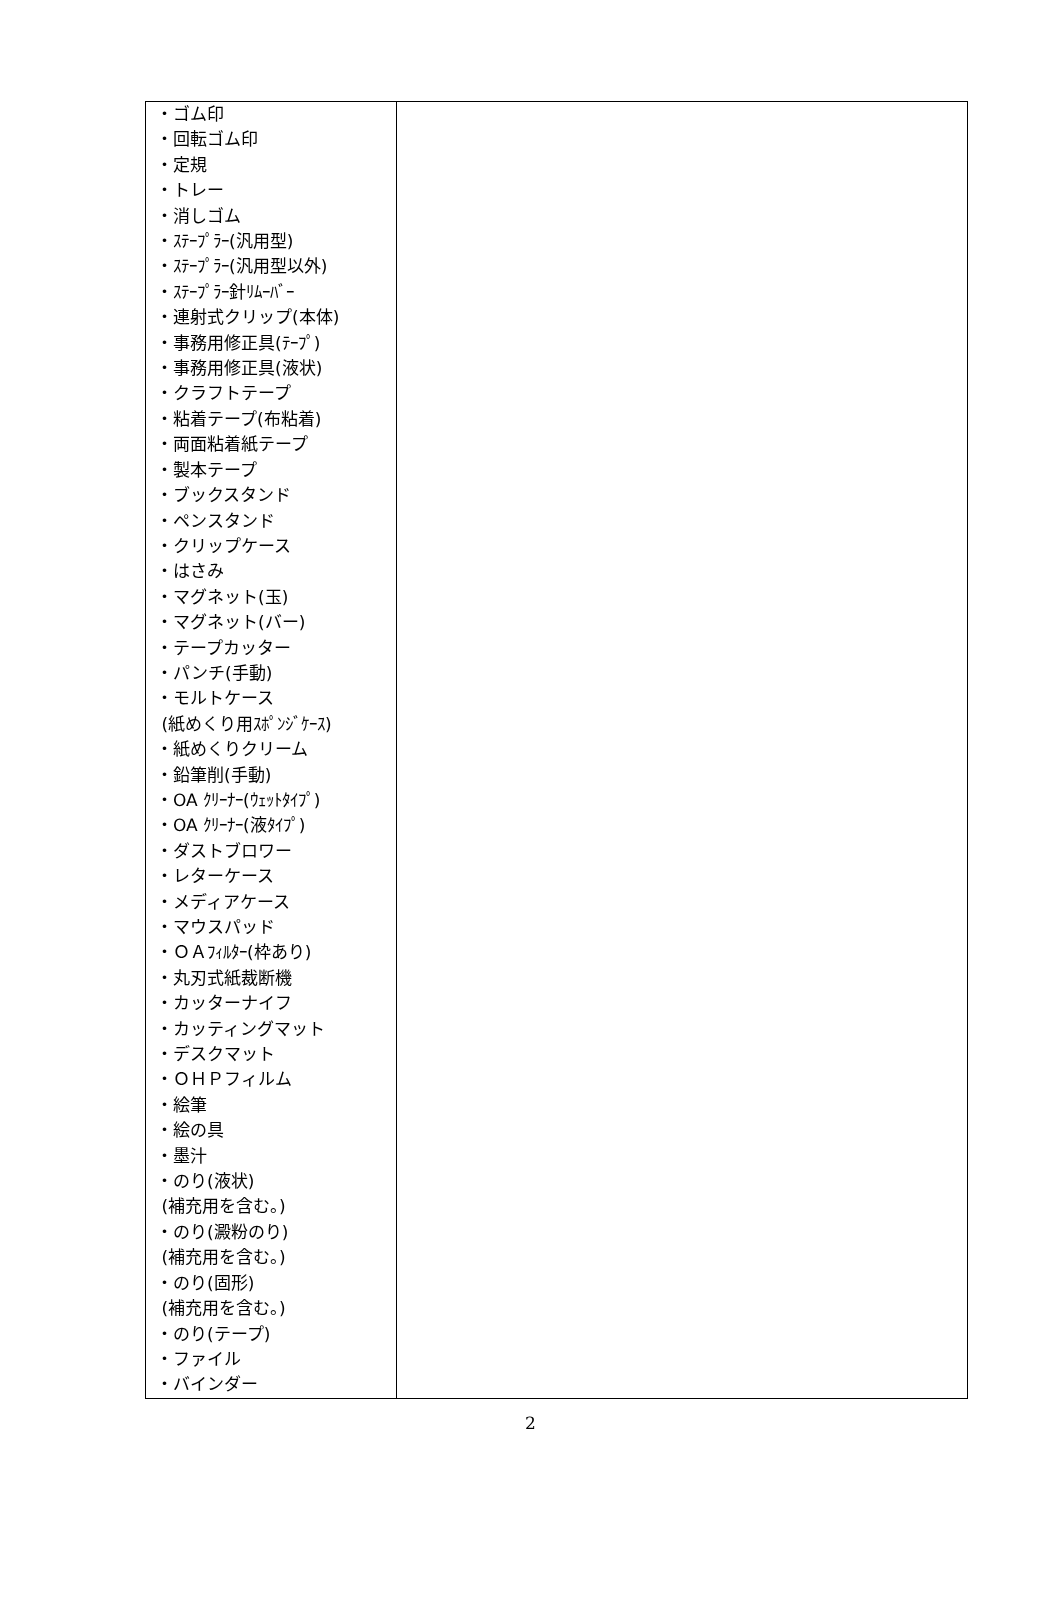| ・ゴム印 ・回転ゴム印 ・定規 ・トレー ・消しゴム ・ｽﾃｰﾌﾟﾗｰ(汎用型) ・ｽﾃｰﾌﾟﾗｰ(汎用型以外) ・ｽﾃｰﾌﾟﾗｰ針ﾘﾑｰﾊﾞｰ ・連射式クリップ(本体) ・事務用修正具(ﾃｰﾌﾟ) ・事務用修正具(液状) ・クラフトテープ ・粘着テープ(布粘着) ・両面粘着紙テープ ・製本テープ ・ブックスタンド ・ペンスタンド ・クリップケース ・はさみ ・マグネット(玉) ・マグネット(バー) ・テープカッター ・パンチ(手動) ・モルトケース (紙めくり用ｽﾎﾟﾝｼﾞｹｰｽ) ・紙めくりクリーム ・鉛筆削(手動) ・OA ｸﾘｰﾅｰ(ｳｪｯﾄﾀｲﾌﾟ) ・OA ｸﾘｰﾅｰ(液ﾀｲﾌﾟ) ・ダストブロワー ・レターケース ・メディアケース ・マウスパッド ・ＯＡﾌｨﾙﾀｰ(枠あり) ・丸刃式紙裁断機 ・カッターナイフ ・カッティングマット ・デスクマット ・ＯＨＰフィルム ・絵筆 ・絵の具 ・墨汁 ・のり(液状) (補充用を含む。) ・のり(澱粉のり) (補充用を含む。) ・のり(固形) (補充用を含む。) ・のり(テープ) ・ファイル ・バインダー | |
2